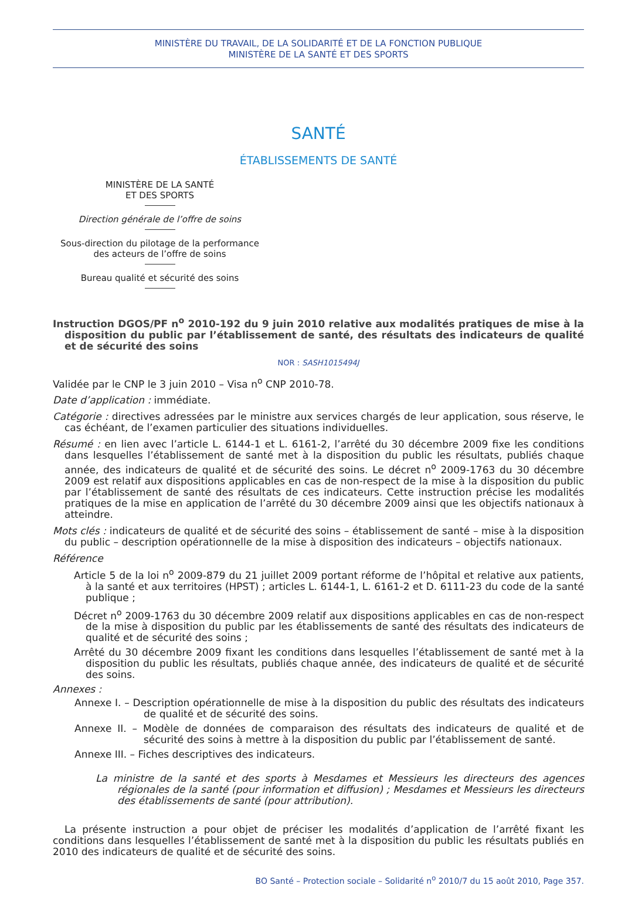MINISTÈRE DU TRAVAIL, DE LA SOLIDARITÉ ET DE LA FONCTION PUBLIQUE
MINISTÈRE DE LA SANTÉ ET DES SPORTS
SANTÉ
ÉTABLISSEMENTS DE SANTÉ
MINISTÈRE DE LA SANTÉ
ET DES SPORTS
Direction générale de l’offre de soins
Sous-direction du pilotage de la performance
des acteurs de l’offre de soins
Bureau qualité et sécurité des soins
Instruction DGOS/PF n<sup>o</sup> 2010-192 du 9 juin 2010 relative aux modalités pratiques de mise à la disposition du public par l’établissement de santé, des résultats des indicateurs de qualité et de sécurité des soins
NOR : SASH1015494J
Validée par le CNP le 3 juin 2010 – Visa n<sup>o</sup> CNP 2010-78.
Date d’application : immédiate.
Catégorie : directives adressées par le ministre aux services chargés de leur application, sous réserve, le cas échéant, de l’examen particulier des situations individuelles.
Résumé : en lien avec l’article L. 6144-1 et L. 6161-2, l’arrêté du 30 décembre 2009 fixe les conditions dans lesquelles l’établissement de santé met à la disposition du public les résultats, publiés chaque année, des indicateurs de qualité et de sécurité des soins. Le décret n<sup>o</sup> 2009-1763 du 30 décembre 2009 est relatif aux dispositions applicables en cas de non-respect de la mise à la disposition du public par l’établissement de santé des résultats de ces indicateurs. Cette instruction précise les modalités pratiques de la mise en application de l’arrêté du 30 décembre 2009 ainsi que les objectifs nationaux à atteindre.
Mots clés : indicateurs de qualité et de sécurité des soins – établissement de santé – mise à la disposition du public – description opérationnelle de la mise à disposition des indicateurs – objectifs nationaux.
Référence
Article 5 de la loi n<sup>o</sup> 2009-879 du 21 juillet 2009 portant réforme de l’hôpital et relative aux patients, à la santé et aux territoires (HPST) ; articles L. 6144-1, L. 6161-2 et D. 6111-23 du code de la santé publique ;
Décret n<sup>o</sup> 2009-1763 du 30 décembre 2009 relatif aux dispositions applicables en cas de non-respect de la mise à disposition du public par les établissements de santé des résultats des indicateurs de qualité et de sécurité des soins ;
Arrêté du 30 décembre 2009 fixant les conditions dans lesquelles l’établissement de santé met à la disposition du public les résultats, publiés chaque année, des indicateurs de qualité et de sécurité des soins.
Annexes :
Annexe I. – Description opérationnelle de mise à la disposition du public des résultats des indicateurs de qualité et de sécurité des soins.
Annexe II. – Modèle de données de comparaison des résultats des indicateurs de qualité et de sécurité des soins à mettre à la disposition du public par l’établissement de santé.
Annexe III. – Fiches descriptives des indicateurs.
La ministre de la santé et des sports à Mesdames et Messieurs les directeurs des agences régionales de la santé (pour information et diffusion) ; Mesdames et Messieurs les directeurs des établissements de santé (pour attribution).
La présente instruction a pour objet de préciser les modalités d’application de l’arrêté fixant les conditions dans lesquelles l’établissement de santé met à la disposition du public les résultats publiés en 2010 des indicateurs de qualité et de sécurité des soins.
BO Santé – Protection sociale – Solidarité n<sup>o</sup> 2010/7 du 15 août 2010, Page 357.